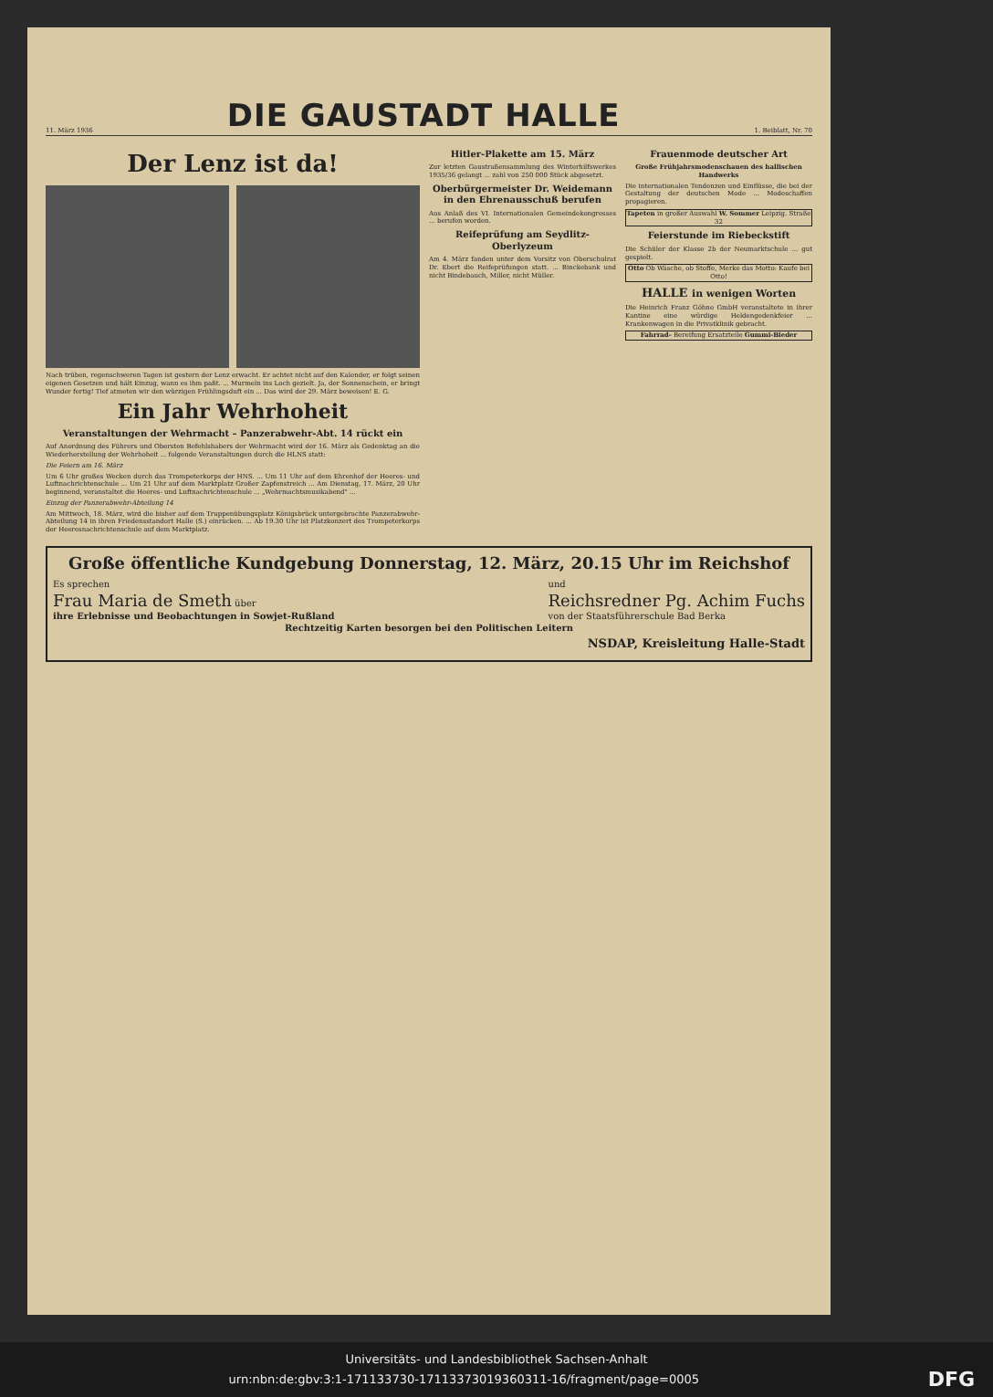11. März 1936
DIE GAUSTADT HALLE
1. Beiblatt, Nr. 70
Der Lenz ist da!
Nach trüben, regenschweren Tagen ist gestern der Lenz erwacht. Er achtet nicht auf den Kalender, er folgt seinen eigenen Gesetzen und hält Einzug, wann es ihm paßt. ... Murmeln ins Loch gezielt. Ja, der Sonnenschein, er bringt Wunder fertig! Tief atmeten wir den würzigen Frühlingsduft ein ... Das wird der 29. März beweisen! E. G.
Ein Jahr Wehrhoheit
Veranstaltungen der Wehrmacht – Panzerabwehr-Abt. 14 rückt ein
Auf Anordnung des Führers und Obersten Befehlshabers der Wehrmacht wird der 16. März als Gedenktag an die Wiederherstellung der Wehrhoheit ... folgende Veranstaltungen durch die HLNS statt:
Die Feiern am 16. März
Um 6 Uhr großes Wecken durch das Trompeterkorps der HNS. ... Um 11 Uhr auf dem Ehrenhof der Heeres- und Luftnachrichtenschule ... Um 21 Uhr auf dem Marktplatz Großer Zapfenstreich ... Am Dienstag, 17. März, 20 Uhr beginnend, veranstaltet die Heeres- und Luftnachrichtenschule ... „Wehrmachtsmusikabend" ...
Einzug der Panzerabwehr-Abteilung 14
Am Mittwoch, 18. März, wird die bisher auf dem Truppenübungsplatz Königsbrück untergebrachte Panzerabwehr-Abteilung 14 in ihren Friedensstandort Halle (S.) einrücken. ... Ab 19.30 Uhr ist Platzkonzert des Trompeterkorps der Heeresnachrichtenschule auf dem Marktplatz.
Hitler-Plakette am 15. März
Zur letzten Gaustraßensammlung des Winterhilfswerkes 1935/36 gelangt ... zahl von 250 000 Stück abgesetzt.
Oberbürgermeister Dr. Weidemann in den Ehrenausschuß berufen
Aus Anlaß des VI. Internationalen Gemeindekongresses ... berufen worden.
Reifeprüfung am Seydlitz-Oberlyzeum
Am 4. März fanden unter dem Vorsitz von Oberschulrat Dr. Ebert die Reifeprüfungen statt. ... Binckebank und nicht Bindebauch, Miller, nicht Müller.
Frauenmode deutscher Art
Große Frühjahrsmodenschauen des hallischen Handwerks
Die internationalen Tendenzen und Einflüsse, die bei der Gestaltung der deutschen Mode ... Modeschaffen propagieren.
Tapeten in großer Auswahl W. Sommer Leipzig. Straße 32
Feierstunde im Riebeckstift
Die Schüler der Klasse 2b der Neumarktschule ... gut gespielt.
Otto Ob Wäsche, ob Stoffe, Merke das Motto: Kaufe bei Otto!
HALLE in wenigen Worten
Die Heinrich Franz Göhne GmbH veranstaltete in ihrer Kantine eine würdige Heldengedenkfeier ... Krankenwagen in die Privatklinik gebracht.
Fahrrad- Bereifung Ersatzteile Gummi-Bieder
Große öffentliche Kundgebung Donnerstag, 12. März, 20.15 Uhr im Reichshof
Es sprechen
Frau Maria de Smeth über
ihre Erlebnisse und Beobachtungen in Sowjet-Rußland
und
Reichsredner Pg. Achim Fuchs
von der Staatsführerschule Bad Berka
Rechtzeitig Karten besorgen bei den Politischen Leitern
NSDAP, Kreisleitung Halle-Stadt
Universitäts- und Landesbibliothek Sachsen-Anhalt
urn:nbn:de:gbv:3:1-171133730-17113373019360311-16/fragment/page=0005 DFG